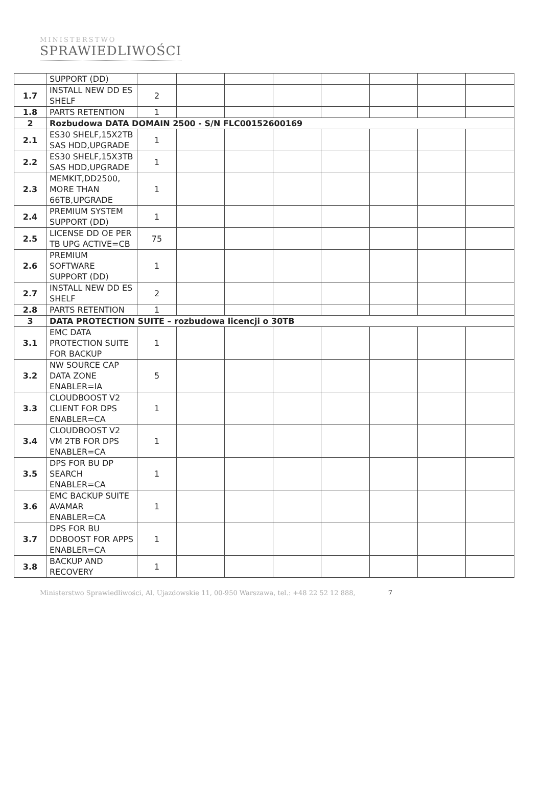MINISTERSTWO
SPRAWIEDLIWOŚCI
| | SUPPORT (DD) | | | | | | | | |
| 1.7 | INSTALL NEW DD ES SHELF | 2 | | | | | | | |
| 1.8 | PARTS RETENTION | 1 | | | | | | | |
| 2 | Rozbudowa DATA DOMAIN 2500 - S/N FLC00152600169 | | | | | | | | |
| 2.1 | ES30 SHELF,15X2TB SAS HDD,UPGRADE | 1 | | | | | | | |
| 2.2 | ES30 SHELF,15X3TB SAS HDD,UPGRADE | 1 | | | | | | | |
| 2.3 | MEMKIT,DD2500, MORE THAN 66TB,UPGRADE | 1 | | | | | | | |
| 2.4 | PREMIUM SYSTEM SUPPORT (DD) | 1 | | | | | | | |
| 2.5 | LICENSE DD OE PER TB UPG ACTIVE=CB | 75 | | | | | | | |
| 2.6 | PREMIUM SOFTWARE SUPPORT (DD) | 1 | | | | | | | |
| 2.7 | INSTALL NEW DD ES SHELF | 2 | | | | | | | |
| 2.8 | PARTS RETENTION | 1 | | | | | | | |
| 3 | DATA PROTECTION SUITE – rozbudowa licencji o 30TB | | | | | | | | |
| 3.1 | EMC DATA PROTECTION SUITE FOR BACKUP | 1 | | | | | | | |
| 3.2 | NW SOURCE CAP DATA ZONE ENABLER=IA | 5 | | | | | | | |
| 3.3 | CLOUDBOOST V2 CLIENT FOR DPS ENABLER=CA | 1 | | | | | | | |
| 3.4 | CLOUDBOOST V2 VM 2TB FOR DPS ENABLER=CA | 1 | | | | | | | |
| 3.5 | DPS FOR BU DP SEARCH ENABLER=CA | 1 | | | | | | | |
| 3.6 | EMC BACKUP SUITE AVAMAR ENABLER=CA | 1 | | | | | | | |
| 3.7 | DPS FOR BU DDBOOST FOR APPS ENABLER=CA | 1 | | | | | | | |
| 3.8 | BACKUP AND RECOVERY | 1 | | | | | | | |
Ministerstwo Sprawiedliwości, Al. Ujazdowskie 11, 00-950 Warszawa, tel.: +48 22 52 12 888, 7